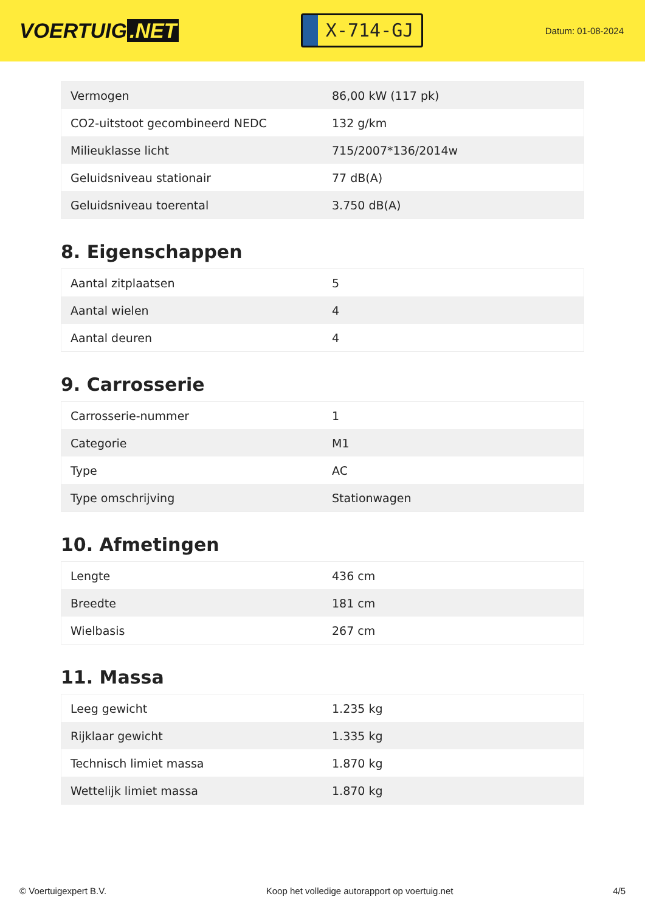VOERTUIG.NET
X-714-GJ
Datum: 01-08-2024
| Vermogen | 86,00 kW (117 pk) |
| CO2-uitstoot gecombineerd NEDC | 132 g/km |
| Milieuklasse licht | 715/2007*136/2014w |
| Geluidsniveau stationair | 77 dB(A) |
| Geluidsniveau toerental | 3.750 dB(A) |
8. Eigenschappen
| Aantal zitplaatsen | 5 |
| Aantal wielen | 4 |
| Aantal deuren | 4 |
9. Carrosserie
| Carrosserie-nummer | 1 |
| Categorie | M1 |
| Type | AC |
| Type omschrijving | Stationwagen |
10. Afmetingen
| Lengte | 436 cm |
| Breedte | 181 cm |
| Wielbasis | 267 cm |
11. Massa
| Leeg gewicht | 1.235 kg |
| Rijklaar gewicht | 1.335 kg |
| Technisch limiet massa | 1.870 kg |
| Wettelijk limiet massa | 1.870 kg |
© Voertuigexpert B.V. Koop het volledige autorapport op voertuig.net 4/5